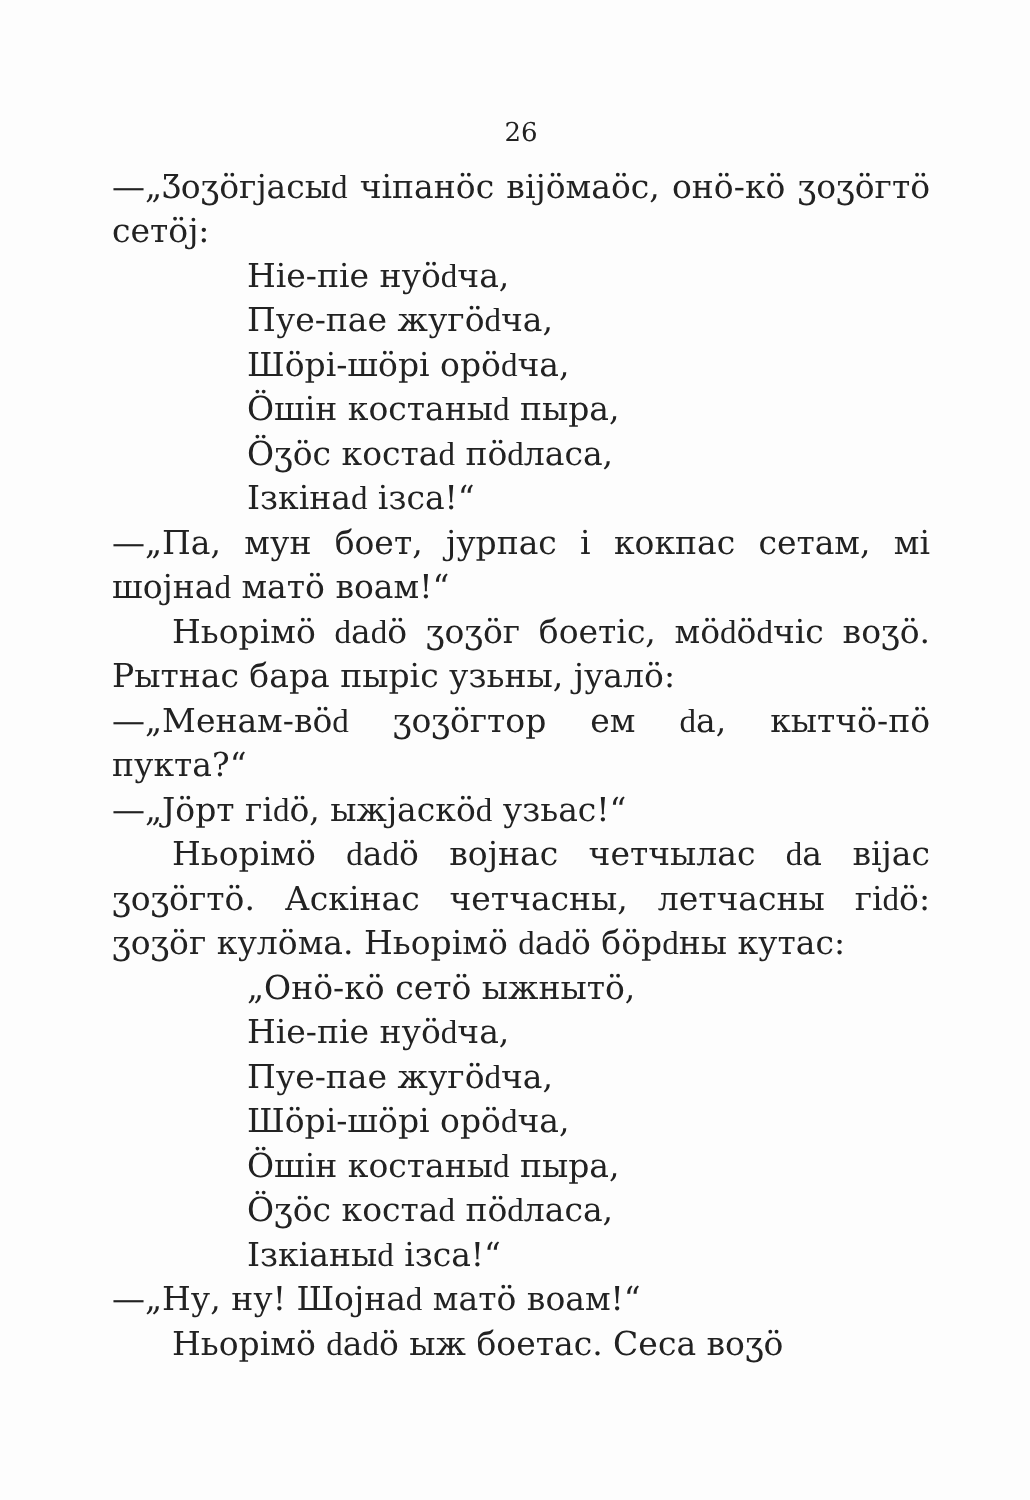26
—„Ӡоӡӧгјасыԁ чіпанӧс віјӧмаӧс, онӧ-кӧ ӡоӡӧгтӧ сетӧј:
Ніе-піе нуӧԁча,
Пуе-пае жугӧԁча,
Шӧрі-шӧрі орӧԁча,
Ӧшін костаныԁ пыра,
Ӧӡӧс костаԁ пӧԁласа,
Ізкінаԁ ізса!“
—„Па, мун боет, јурпас і кокпас сетам, мі шојнаԁ матӧ воам!“
Ньорімӧ ԁаԁӧ ӡоӡӧг боетіс, мӧԁӧԁчіс воӡӧ. Рытнас бара пыріс узьны, јуалӧ:
—„Менам-вӧԁ ӡоӡӧгтор ем ԁа, кытчӧ-пӧ пукта?“
—„Јӧрт гіԁӧ, ыжјаскӧԁ узьас!“
Ньорімӧ ԁаԁӧ војнас четчылас ԁа віјас ӡоӡӧгтӧ. Аскінас четчасны, летчасны гіԁӧ: ӡоӡӧг кулӧма. Ньорімӧ ԁаԁӧ бӧрԁны кутас:
„Онӧ-кӧ сетӧ ыжнытӧ,
Ніе-піе нуӧԁча,
Пуе-пае жугӧԁча,
Шӧрі-шӧрі орӧԁча,
Ӧшін костаныԁ пыра,
Ӧӡӧс костаԁ пӧԁласа,
Ізкіаныԁ ізса!“
—„Ну, ну! Шојнаԁ матӧ воам!“
Ньорімӧ ԁаԁӧ ыж боетас. Сеса воӡӧ